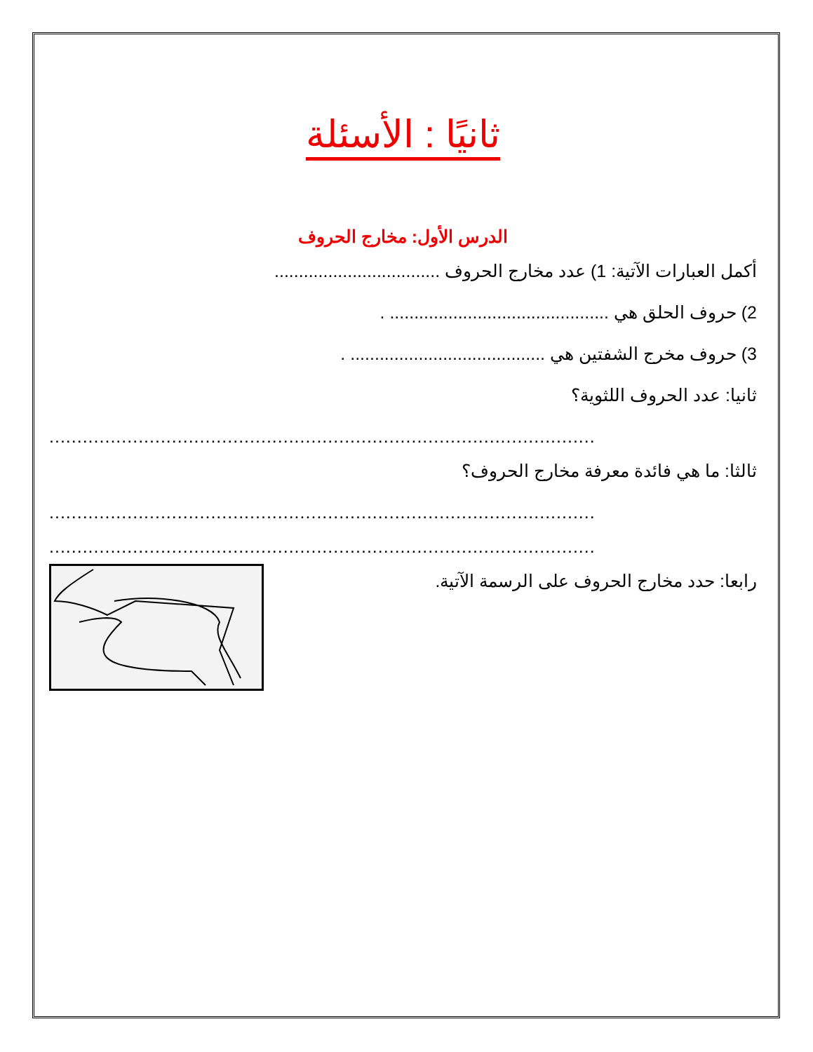ثانيًا : الأسئلة
الدرس الأول: مخارج الحروف
أكمل العبارات الآتية: 1) عدد مخارج الحروف ..................................
2) حروف الحلق هي ............................................. .
3) حروف مخرج الشفتين هي ........................................ .
ثانيا: عدد الحروف اللثوية؟
..................................................................................................
ثالثا: ما هي فائدة معرفة مخارج الحروف؟
..................................................................................................
..................................................................................................
رابعا: حدد مخارج الحروف على الرسمة الآتية.